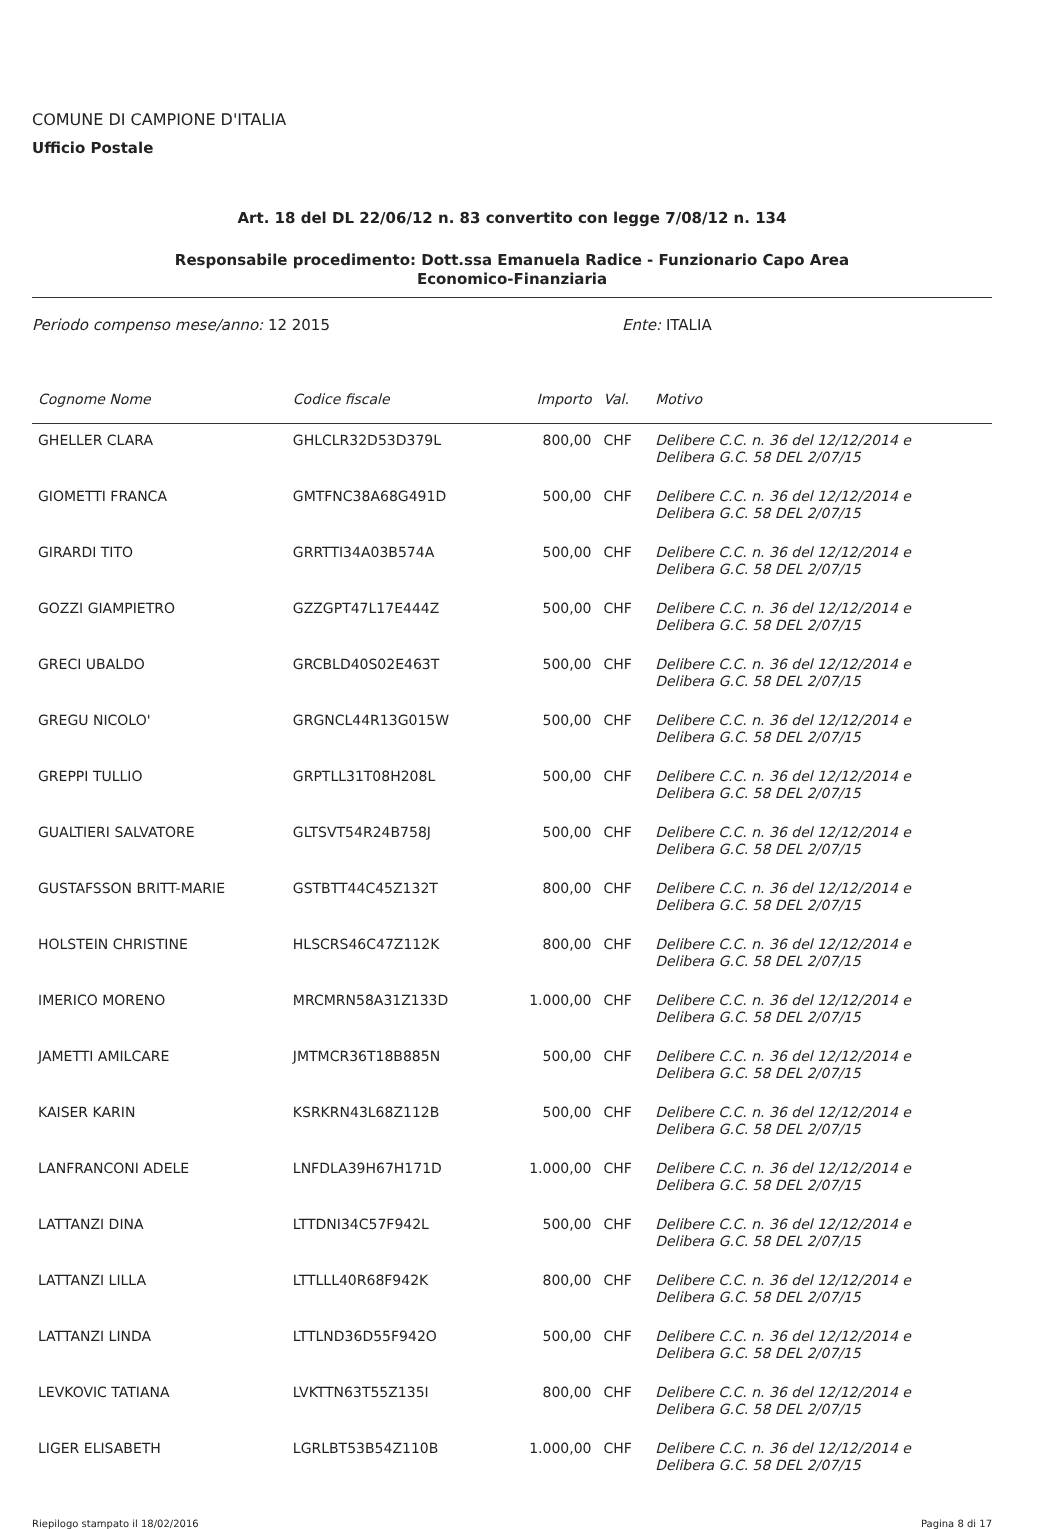COMUNE DI CAMPIONE D'ITALIA
Ufficio Postale
Art. 18 del DL 22/06/12 n. 83 convertito con legge 7/08/12 n. 134
Responsabile procedimento: Dott.ssa Emanuela Radice - Funzionario Capo Area
Economico-Finanziaria
Periodo compenso mese/anno: 12 2015 Ente: ITALIA
| Cognome Nome | Codice fiscale | Importo | Val. | Motivo |
| --- | --- | --- | --- | --- |
| GHELLER CLARA | GHLCLR32D53D379L | 800,00 | CHF | Delibere C.C. n. 36 del 12/12/2014 e Delibera G.C. 58 DEL 2/07/15 |
| GIOMETTI FRANCA | GMTFNC38A68G491D | 500,00 | CHF | Delibere C.C. n. 36 del 12/12/2014 e Delibera G.C. 58 DEL 2/07/15 |
| GIRARDI TITO | GRRTTI34A03B574A | 500,00 | CHF | Delibere C.C. n. 36 del 12/12/2014 e Delibera G.C. 58 DEL 2/07/15 |
| GOZZI GIAMPIETRO | GZZGPT47L17E444Z | 500,00 | CHF | Delibere C.C. n. 36 del 12/12/2014 e Delibera G.C. 58 DEL 2/07/15 |
| GRECI UBALDO | GRCBLD40S02E463T | 500,00 | CHF | Delibere C.C. n. 36 del 12/12/2014 e Delibera G.C. 58 DEL 2/07/15 |
| GREGU NICOLO' | GRGNCL44R13G015W | 500,00 | CHF | Delibere C.C. n. 36 del 12/12/2014 e Delibera G.C. 58 DEL 2/07/15 |
| GREPPI TULLIO | GRPTLL31T08H208L | 500,00 | CHF | Delibere C.C. n. 36 del 12/12/2014 e Delibera G.C. 58 DEL 2/07/15 |
| GUALTIERI SALVATORE | GLTSVT54R24B758J | 500,00 | CHF | Delibere C.C. n. 36 del 12/12/2014 e Delibera G.C. 58 DEL 2/07/15 |
| GUSTAFSSON BRITT-MARIE | GSTBTT44C45Z132T | 800,00 | CHF | Delibere C.C. n. 36 del 12/12/2014 e Delibera G.C. 58 DEL 2/07/15 |
| HOLSTEIN CHRISTINE | HLSCRS46C47Z112K | 800,00 | CHF | Delibere C.C. n. 36 del 12/12/2014 e Delibera G.C. 58 DEL 2/07/15 |
| IMERICO MORENO | MRCMRN58A31Z133D | 1.000,00 | CHF | Delibere C.C. n. 36 del 12/12/2014 e Delibera G.C. 58 DEL 2/07/15 |
| JAMETTI AMILCARE | JMTMCR36T18B885N | 500,00 | CHF | Delibere C.C. n. 36 del 12/12/2014 e Delibera G.C. 58 DEL 2/07/15 |
| KAISER KARIN | KSRKRN43L68Z112B | 500,00 | CHF | Delibere C.C. n. 36 del 12/12/2014 e Delibera G.C. 58 DEL 2/07/15 |
| LANFRANCONI ADELE | LNFDLA39H67H171D | 1.000,00 | CHF | Delibere C.C. n. 36 del 12/12/2014 e Delibera G.C. 58 DEL 2/07/15 |
| LATTANZI DINA | LTTDNI34C57F942L | 500,00 | CHF | Delibere C.C. n. 36 del 12/12/2014 e Delibera G.C. 58 DEL 2/07/15 |
| LATTANZI LILLA | LTTLLL40R68F942K | 800,00 | CHF | Delibere C.C. n. 36 del 12/12/2014 e Delibera G.C. 58 DEL 2/07/15 |
| LATTANZI LINDA | LTTLND36D55F942O | 500,00 | CHF | Delibere C.C. n. 36 del 12/12/2014 e Delibera G.C. 58 DEL 2/07/15 |
| LEVKOVIC TATIANA | LVKTTN63T55Z135I | 800,00 | CHF | Delibere C.C. n. 36 del 12/12/2014 e Delibera G.C. 58 DEL 2/07/15 |
| LIGER ELISABETH | LGRLBT53B54Z110B | 1.000,00 | CHF | Delibere C.C. n. 36 del 12/12/2014 e Delibera G.C. 58 DEL 2/07/15 |
Riepilogo stampato il 18/02/2016 Pagina 8 di 17